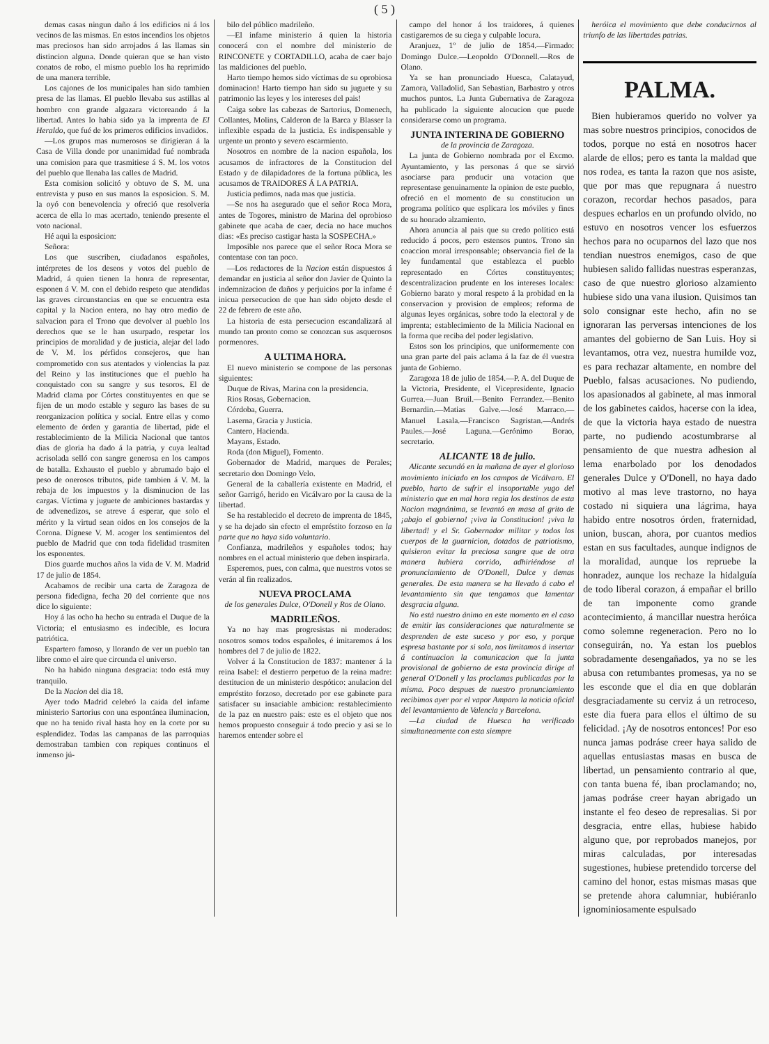( 5 )
demas casas ningun daño á los edificios ni á los vecinos de las mismas. En estos incendios los objetos mas preciosos han sido arrojados á las llamas sin distincion alguna. Donde quieran que se han visto conatos de robo, el mismo pueblo los ha reprimido de una manera terrible.
Los cajones de los municipales han sido tambien presa de las llamas. El pueblo llevaba sus astillas al hombro con grande algazara victoreando á la libertad. Antes lo habia sido ya la imprenta de El Heraldo, que fué de los primeros edificios invadidos.
—Los grupos mas numerosos se dirigieran á la Casa de Villa donde por unanimidad fué nombrada una comision para que trasmitiese á S. M. los votos del pueblo que llenaba las calles de Madrid.
Esta comision solicitó y obtuvo de S. M. una entrevista y puso en sus manos la esposicion. S. M. la oyó con benevolencia y ofreció que resolveria acerca de ella lo mas acertado, teniendo presente el voto nacional.
Hé aqui la esposicion:
Señora:
Los que suscriben, ciudadanos españoles, intérpretes de los deseos y votos del pueblo de Madrid, á quien tienen la honra de representar, esponen á V. M. con el debido respeto que atendidas las graves circunstancias en que se encuentra esta capital y la Nacion entera, no hay otro medio de salvacion para el Trono que devolver al pueblo los derechos que se le han usurpado, respetar los principios de moralidad y de justicia, alejar del lado de V. M. los pérfidos consejeros, que han comprometido con sus atentados y violencias la paz del Reino y las instituciones que el pueblo ha conquistado con su sangre y sus tesoros. El de Madrid clama por Córtes constituyentes en que se fijen de un modo estable y seguro las bases de su reorganizacion política y social. Entre ellas y como elemento de órden y garantia de libertad, pide el restablecimiento de la Milicia Nacional que tantos dias de gloria ha dado á la patria, y cuya lealtad acrisolada selló con sangre generosa en los campos de batalla. Exhausto el pueblo y abrumado bajo el peso de onerosos tributos, pide tambien á V. M. la rebaja de los impuestos y la disminucion de las cargas. Víctima y juguete de ambiciones bastardas y de advenedizos, se atreve á esperar, que solo el mérito y la virtud sean oidos en los consejos de la Corona. Dígnese V. M. acoger los sentimientos del pueblo de Madrid que con toda fidelidad trasmiten los esponentes.
Dios guarde muchos años la vida de V. M. Madrid 17 de julio de 1854.
Acabamos de recibir una carta de Zaragoza de persona fidedigna, fecha 20 del corriente que nos dice lo siguiente:
Hoy á las ocho ha hecho su entrada el Duque de la Victoria; el entusiasmo es indecible, es locura patriótica.
Espartero famoso, y llorando de ver un pueblo tan libre como el aire que circunda el universo.
No ha habido ninguna desgracia: todo está muy tranquilo.
De la Nacion del dia 18.
Ayer todo Madrid celebró la caida del infame ministerio Sartorius con una espontánea iluminacion, que no ha tenido rival hasta hoy en la corte por su esplendidez. Todas las campanas de las parroquias demostraban tambien con repiques continuos el inmenso jú-
bilo del público madrileño.
—El infame ministerio á quien la historia conocerá con el nombre del ministerio de RINCONETE y CORTADILLO, acaba de caer bajo las maldiciones del pueblo.
Harto tiempo hemos sido víctimas de su oprobiosa dominacion! Harto tiempo han sido su juguete y su patrimonio las leyes y los intereses del pais!
Caiga sobre las cabezas de Sartorius, Domenech, Collantes, Molins, Calderon de la Barca y Blasser la inflexible espada de la justicia. Es indispensable y urgente un pronto y severo escarmiento.
Nosotros en nombre de la nacion española, los acusamos de infractores de la Constitucion del Estado y de dilapidadores de la fortuna pública, les acusamos de TRAIDORES Á LA PATRIA.
Justicia pedimos, nada mas que justicia.
—Se nos ha asegurado que el señor Roca Mora, antes de Togores, ministro de Marina del oprobioso gabinete que acaba de caer, decia no hace muchos dias: «Es preciso castigar hasta la SOSPECHA.»
Imposible nos parece que el señor Roca Mora se contentase con tan poco.
—Los redactores de la Nacion están dispuestos á demandar en justicia al señor don Javier de Quinto la indemnizacion de daños y perjuicios por la infame é inicua persecucion de que han sido objeto desde el 22 de febrero de este año.
La historia de esta persecucion escandalizará al mundo tan pronto como se conozcan sus asquerosos pormenores.
A ULTIMA HORA.
El nuevo ministerio se compone de las personas siguientes:
Duque de Rivas, Marina con la presidencia.
Rios Rosas, Gobernacion.
Córdoba, Guerra.
Laserna, Gracia y Justicia.
Cantero, Hacienda.
Mayans, Estado.
Roda (don Miguel), Fomento.
Gobernador de Madrid, marques de Perales; secretario don Domingo Velo.
General de la caballería existente en Madrid, el señor Garrigó, herido en Vicálvaro por la causa de la libertad.
Se ha restablecido el decreto de imprenta de 1845, y se ha dejado sin efecto el empréstito forzoso en la parte que no haya sido voluntario.
Confianza, madrileños y españoles todos; hay nombres en el actual ministerio que deben inspirarla.
Esperemos, pues, con calma, que nuestros votos se verán al fin realizados.
NUEVA PROCLAMA
de los generales Dulce, O'Donell y Ros de Olano.
MADRILEÑOS.
Ya no hay mas progresistas ni moderados: nosotros somos todos españoles, é imitaremos á los hombres del 7 de julio de 1822.
Volver á la Constitucion de 1837: mantener á la reina Isabel: el destierro perpetuo de la reina madre: destitucion de un ministerio despótico: anulacion del empréstito forzoso, decretado por ese gabinete para satisfacer su insaciable ambicion: restablecimiento de la paz en nuestro pais: este es el objeto que nos hemos propuesto conseguir á todo precio y asi se lo haremos entender sobre el
campo del honor á los traidores, á quienes castigaremos de su ciega y culpable locura.
Aranjuez, 1º de julio de 1854.—Firmado: Domingo Dulce.—Leopoldo O'Donnell.—Ros de Olano.
Ya se han pronunciado Huesca, Calatayud, Zamora, Valladolid, San Sebastian, Barbastro y otros muchos puntos. La Junta Gubernativa de Zaragoza ha publicado la siguiente alocucion que puede considerarse como un programa.
JUNTA INTERINA DE GOBIERNO
de la provincia de Zaragoza.
La junta de Gobierno nombrada por el Excmo. Ayuntamiento, y las personas á que se sirvió asociarse para producir una votacion que representase genuinamente la opinion de este pueblo, ofreció en el momento de su constitucion un programa político que esplicara los móviles y fines de su honrado alzamiento.
Ahora anuncia al pais que su credo político está reducido á pocos, pero estensos puntos. Trono sin coaccion moral irresponsable; observancia fiel de la ley fundamental que establezca el pueblo representado en Córtes constituyentes; descentralizacion prudente en los intereses locales: Gobierno barato y moral respeto á la probidad en la conservacion y provision de empleos; reforma de algunas leyes orgánicas, sobre todo la electoral y de imprenta; establecimiento de la Milicia Nacional en la forma que reciba del poder legislativo.
Estos son los principios, que uniformemente con una gran parte del pais aclama á la faz de él vuestra junta de Gobierno.
Zaragoza 18 de julio de 1854.—P. A. del Duque de la Victoria, Presidente, el Vicepresidente, Ignacio Gurrea.—Juan Bruil.—Benito Ferrandez.—Benito Bernardin.—Matias Galve.—José Marraco.—Manuel Lasala.—Francisco Sagristan.—Andrés Paules.—José Laguna.—Gerónimo Borao, secretario.
ALICANTE 18 de julio.
Alicante secundó en la mañana de ayer el glorioso movimiento iniciado en los campos de Vicálvaro. El pueblo, harto de sufrir el insoportable yugo del ministerio que en mal hora regia los destinos de esta Nacion magnánima, se levantó en masa al grito de ¡abajo el gobierno! ¡viva la Constitucion! ¡viva la libertad! y el Sr. Gobernador militar y todos los cuerpos de la guarnicion, dotados de patriotismo, quisieron evitar la preciosa sangre que de otra manera hubiera corrido, adhiriéndose al pronunciamiento de O'Donell, Dulce y demas generales. De esta manera se ha llevado á cabo el levantamiento sin que tengamos que lamentar desgracia alguna.
No está nuestro ánimo en este momento en el caso de emitir las consideraciones que naturalmente se desprenden de este suceso y por eso, y porque espresa bastante por si sola, nos limitamos á insertar á continuacion la comunicacion que la junta provisional de gobierno de esta provincia dirige al general O'Donell y las proclamas publicadas por la misma. Poco despues de nuestro pronunciamiento recibimos ayer por el vapor Amparo la noticia oficial del levantamiento de Valencia y Barcelona.
—La ciudad de Huesca ha verificado simultaneamente con esta siempre
heróica el movimiento que debe conducirnos al triunfo de las libertades patrias.
PALMA.
Bien hubieramos querido no volver ya mas sobre nuestros principios, conocidos de todos, porque no está en nosotros hacer alarde de ellos; pero es tanta la maldad que nos rodea, es tanta la razon que nos asiste, que por mas que repugnara á nuestro corazon, recordar hechos pasados, para despues echarlos en un profundo olvido, no estuvo en nosotros vencer los esfuerzos hechos para no ocuparnos del lazo que nos tendian nuestros enemigos, caso de que hubiesen salido fallidas nuestras esperanzas, caso de que nuestro glorioso alzamiento hubiese sido una vana ilusion. Quisimos tan solo consignar este hecho, afin no se ignoraran las perversas intenciones de los amantes del gobierno de San Luis. Hoy si levantamos, otra vez, nuestra humilde voz, es para rechazar altamente, en nombre del Pueblo, falsas acusaciones. No pudiendo, los apasionados al gabinete, al mas inmoral de los gabinetes caidos, hacerse con la idea, de que la victoria haya estado de nuestra parte, no pudiendo acostumbrarse al pensamiento de que nuestra adhesion al lema enarbolado por los denodados generales Dulce y O'Donell, no haya dado motivo al mas leve trastorno, no haya costado ni siquiera una lágrima, haya habido entre nosotros órden, fraternidad, union, buscan, ahora, por cuantos medios estan en sus facultades, aunque indignos de la moralidad, aunque los repruebe la honradez, aunque los rechaze la hidalguía de todo liberal corazon, á empañar el brillo de tan imponente como grande acontecimiento, á mancillar nuestra heróica como solemne regeneracion. Pero no lo conseguirán, no. Ya estan los pueblos sobradamente desengañados, ya no se les abusa con retumbantes promesas, ya no se les esconde que el dia en que doblarán desgraciadamente su cerviz á un retroceso, este dia fuera para ellos el último de su felicidad. ¡Ay de nosotros entonces! Por eso nunca jamas podráse creer haya salido de aquellas entusiastas masas en busca de libertad, un pensamiento contrario al que, con tanta buena fé, iban proclamando; no, jamas podráse creer hayan abrigado un instante el feo deseo de represalias. Si por desgracia, entre ellas, hubiese habido alguno que, por reprobados manejos, por miras calculadas, por interesadas sugestiones, hubiese pretendido torcerse del camino del honor, estas mismas masas que se pretende ahora calumniar, hubiéranlo ignominiosamente espulsado